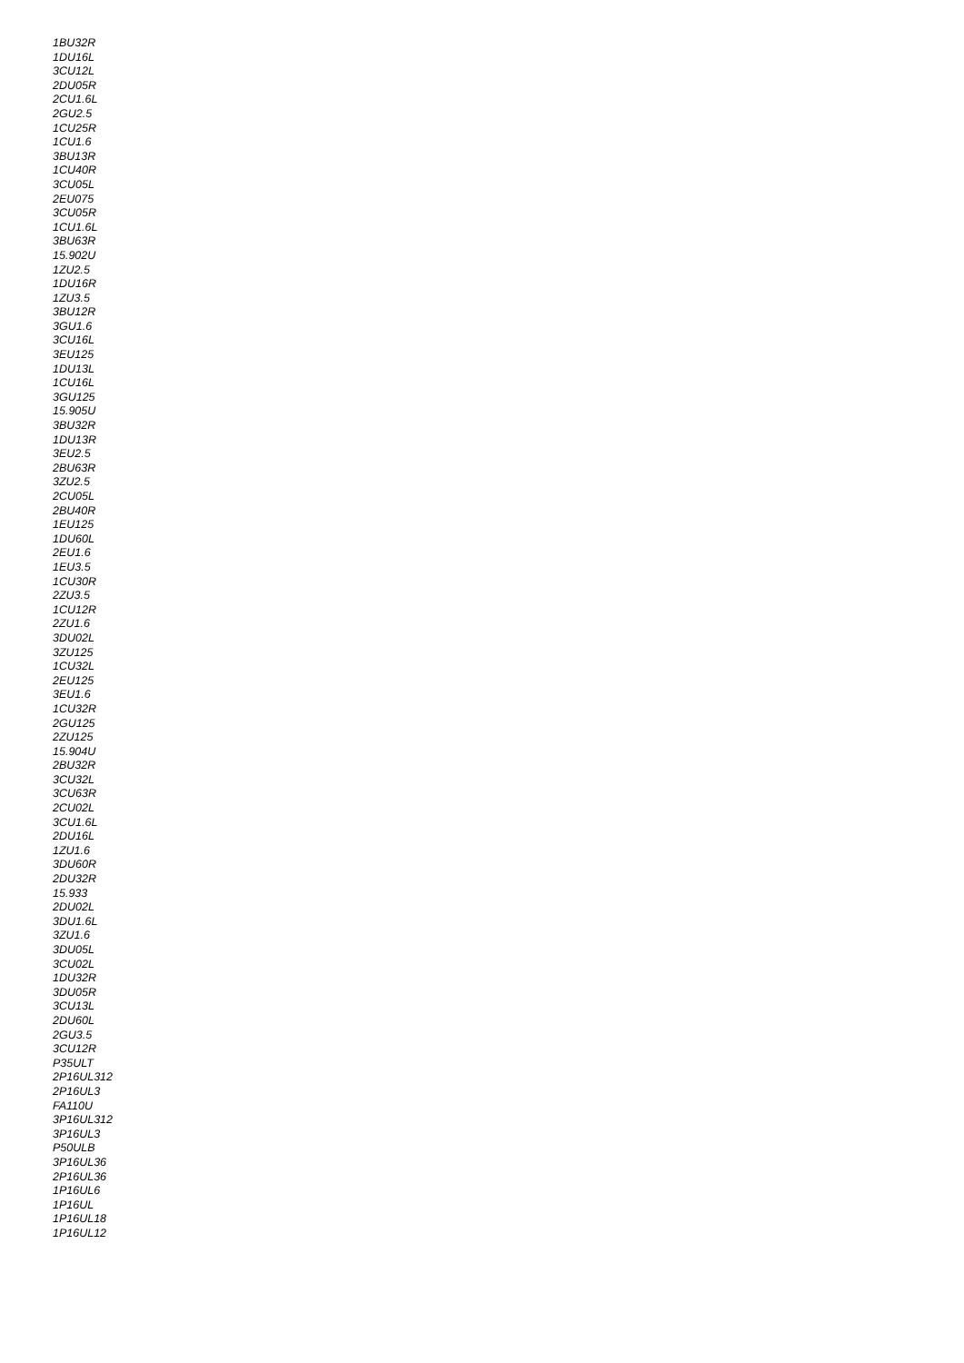1BU32R
1DU16L
3CU12L
2DU05R
2CU1.6L
2GU2.5
1CU25R
1CU1.6
3BU13R
1CU40R
3CU05L
2EU075
3CU05R
1CU1.6L
3BU63R
15.902U
1ZU2.5
1DU16R
1ZU3.5
3BU12R
3GU1.6
3CU16L
3EU125
1DU13L
1CU16L
3GU125
15.905U
3BU32R
1DU13R
3EU2.5
2BU63R
3ZU2.5
2CU05L
2BU40R
1EU125
1DU60L
2EU1.6
1EU3.5
1CU30R
2ZU3.5
1CU12R
2ZU1.6
3DU02L
3ZU125
1CU32L
2EU125
3EU1.6
1CU32R
2GU125
2ZU125
15.904U
2BU32R
3CU32L
3CU63R
2CU02L
3CU1.6L
2DU16L
1ZU1.6
3DU60R
2DU32R
15.933
2DU02L
3DU1.6L
3ZU1.6
3DU05L
3CU02L
1DU32R
3DU05R
3CU13L
2DU60L
2GU3.5
3CU12R
P35ULT
2P16UL312
2P16UL3
FA110U
3P16UL312
3P16UL3
P50ULB
3P16UL36
2P16UL36
1P16UL6
1P16UL
1P16UL18
1P16UL12